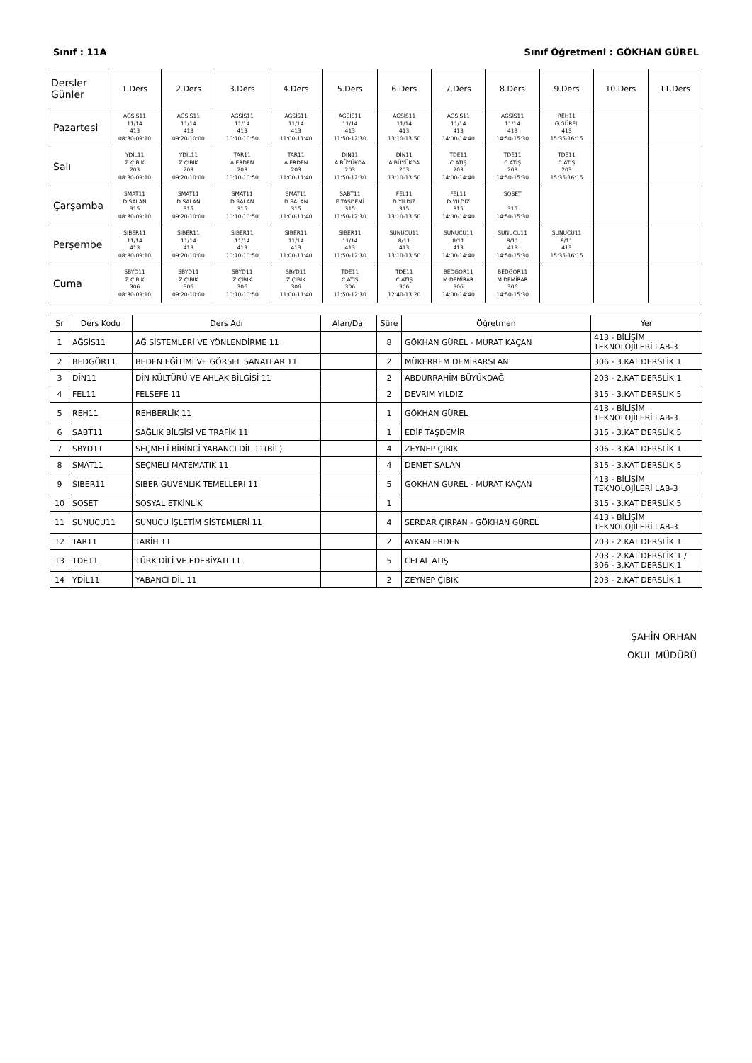Sınıf : 11A Sınıf Öğretmeni : GÖKHAN GÜREL
| Dersler Günler | 1.Ders | 2.Ders | 3.Ders | 4.Ders | 5.Ders | 6.Ders | 7.Ders | 8.Ders | 9.Ders | 10.Ders | 11.Ders |
| --- | --- | --- | --- | --- | --- | --- | --- | --- | --- | --- | --- |
| Pazartesi | AĞSİS11 11/14 413 08:30-09:10 | AĞSİS11 11/14 413 09:20-10:00 | AĞSİS11 11/14 413 10:10-10:50 | AĞSİS11 11/14 413 11:00-11:40 | AĞSİS11 11/14 413 11:50-12:30 | AĞSİS11 11/14 413 13:10-13:50 | AĞSİS11 11/14 413 14:00-14:40 | AĞSİS11 11/14 413 14:50-15:30 | REH11 G.GÜREL 413 15:35-16:15 | | |
| Salı | YDİL11 Z.ÇIBIK 203 08:30-09:10 | YDİL11 Z.ÇIBIK 203 09:20-10:00 | TAR11 A.ERDEN 203 10:10-10:50 | TAR11 A.ERDEN 203 11:00-11:40 | DİN11 A.BÜYÜKDA 203 11:50-12:30 | DİN11 A.BÜYÜKDA 203 13:10-13:50 | TDE11 C.ATIŞ 203 14:00-14:40 | TDE11 C.ATIŞ 203 14:50-15:30 | TDE11 C.ATIŞ 203 15:35-16:15 | | |
| Çarşamba | SMAT11 D.SALAN 315 08:30-09:10 | SMAT11 D.SALAN 315 09:20-10:00 | SMAT11 D.SALAN 315 10:10-10:50 | SMAT11 D.SALAN 315 11:00-11:40 | SABT11 E.TAŞDEMİ 315 11:50-12:30 | FEL11 D.YILDIZ 315 13:10-13:50 | FEL11 D.YILDIZ 315 14:00-14:40 | SOSET 315 14:50-15:30 | | | |
| Perşembe | SİBER11 11/14 413 08:30-09:10 | SİBER11 11/14 413 09:20-10:00 | SİBER11 11/14 413 10:10-10:50 | SİBER11 11/14 413 11:00-11:40 | SİBER11 11/14 413 11:50-12:30 | SUNUCU11 8/11 413 13:10-13:50 | SUNUCU11 8/11 413 14:00-14:40 | SUNUCU11 8/11 413 14:50-15:30 | SUNUCU11 8/11 413 15:35-16:15 | | |
| Cuma | SBYD11 Z.ÇIBIK 306 08:30-09:10 | SBYD11 Z.ÇIBIK 306 09:20-10:00 | SBYD11 Z.ÇIBIK 306 10:10-10:50 | SBYD11 Z.ÇIBIK 306 11:00-11:40 | TDE11 C.ATIŞ 306 11:50-12:30 | TDE11 C.ATIŞ 306 12:40-13:20 | BEDGÖR11 M.DEMİRAR 306 14:00-14:40 | BEDGÖR11 M.DEMİRAR 306 14:50-15:30 | | | |
| Sr | Ders Kodu | Ders Adı | Alan/Dal | Süre | Öğretmen | Yer |
| 1 | AĞSİS11 | AĞ SİSTEMLERİ VE YÖNLENDİRME 11 | | 8 | GÖKHAN GÜREL - MURAT KAÇAN | 413 - BİLİŞİM TEKNOLOJİLERİ LAB-3 |
| 2 | BEDGÖR11 | BEDEN EĞİTİMİ VE GÖRSEL SANATLAR 11 | | 2 | MÜKERREM DEMİRARSLAN | 306 - 3.KAT DERSLİK 1 |
| 3 | DİN11 | DİN KÜLTÜRÜ VE AHLAK BİLGİSİ 11 | | 2 | ABDURRAHİM BÜYÜKDAĞ | 203 - 2.KAT DERSLİK 1 |
| 4 | FEL11 | FELSEFE 11 | | 2 | DEVRİM YILDIZ | 315 - 3.KAT DERSLİK 5 |
| 5 | REH11 | REHBERLİK 11 | | 1 | GÖKHAN GÜREL | 413 - BİLİŞİM TEKNOLOJİLERİ LAB-3 |
| 6 | SABT11 | SAĞLIK BİLGİSİ VE TRAFİK 11 | | 1 | EDİP TAŞDEMİR | 315 - 3.KAT DERSLİK 5 |
| 7 | SBYD11 | SEÇMELİ BİRİNCİ YABANCI DİL 11(BİL) | | 4 | ZEYNEP ÇIBIK | 306 - 3.KAT DERSLİK 1 |
| 8 | SMAT11 | SEÇMELİ MATEMATİK 11 | | 4 | DEMET SALAN | 315 - 3.KAT DERSLİK 5 |
| 9 | SİBER11 | SİBER GÜVENLİK TEMELLERİ 11 | | 5 | GÖKHAN GÜREL - MURAT KAÇAN | 413 - BİLİŞİM TEKNOLOJİLERİ LAB-3 |
| 10 | SOSET | SOSYAL ETKİNLİK | | 1 | | 315 - 3.KAT DERSLİK 5 |
| 11 | SUNUCU11 | SUNUCU İŞLETİM SİSTEMLERİ 11 | | 4 | SERDAR ÇIRPAN - GÖKHAN GÜREL | 413 - BİLİŞİM TEKNOLOJİLERİ LAB-3 |
| 12 | TAR11 | TARİH 11 | | 2 | AYKAN ERDEN | 203 - 2.KAT DERSLİK 1 |
| 13 | TDE11 | TÜRK DİLİ VE EDEBİYATI 11 | | 5 | CELAL ATIŞ | 203 - 2.KAT DERSLİK 1 / 306 - 3.KAT DERSLİK 1 |
| 14 | YDİL11 | YABANCI DİL 11 | | 2 | ZEYNEP ÇIBIK | 203 - 2.KAT DERSLİK 1 |
ŞAHİN ORHAN
OKUL MÜDÜRÜ